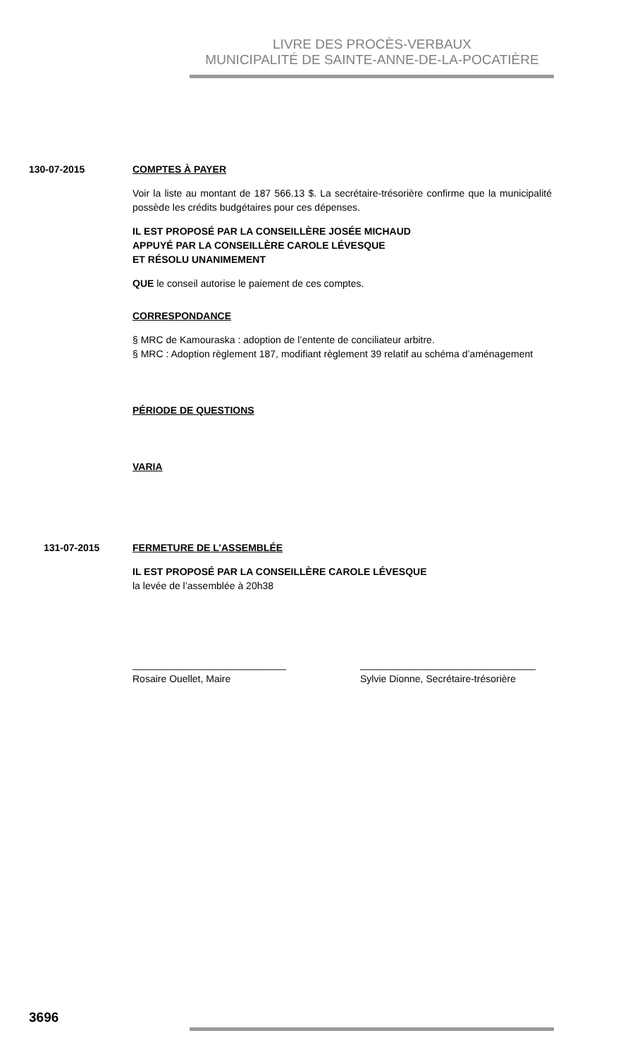LIVRE DES PROCÈS-VERBAUX
MUNICIPALITÉ DE SAINTE-ANNE-DE-LA-POCATIÈRE
130-07-2015 COMPTES À PAYER
Voir la liste au montant de 187 566.13 $. La secrétaire-trésorière confirme que la municipalité possède les crédits budgétaires pour ces dépenses.
IL EST PROPOSÉ PAR LA CONSEILLÈRE JOSÉE MICHAUD
APPUYÉ PAR LA CONSEILLÈRE CAROLE LÉVESQUE
ET RÉSOLU UNANIMEMENT
QUE le conseil autorise le paiement de ces comptes.
CORRESPONDANCE
§ MRC de Kamouraska : adoption de l’entente de conciliateur arbitre.
§ MRC : Adoption règlement 187, modifiant règlement 39 relatif au schéma d’aménagement
PÉRIODE DE QUESTIONS
VARIA
131-07-2015 FERMETURE DE L’ASSEMBLÉE
IL EST PROPOSÉ PAR LA CONSEILLÈRE CAROLE LÉVESQUE
la levée de l’assemblée à 20h38
____________________________
Rosaire Ouellet, Maire
________________________________
Sylvie Dionne, Secrétaire-trésorière
3696